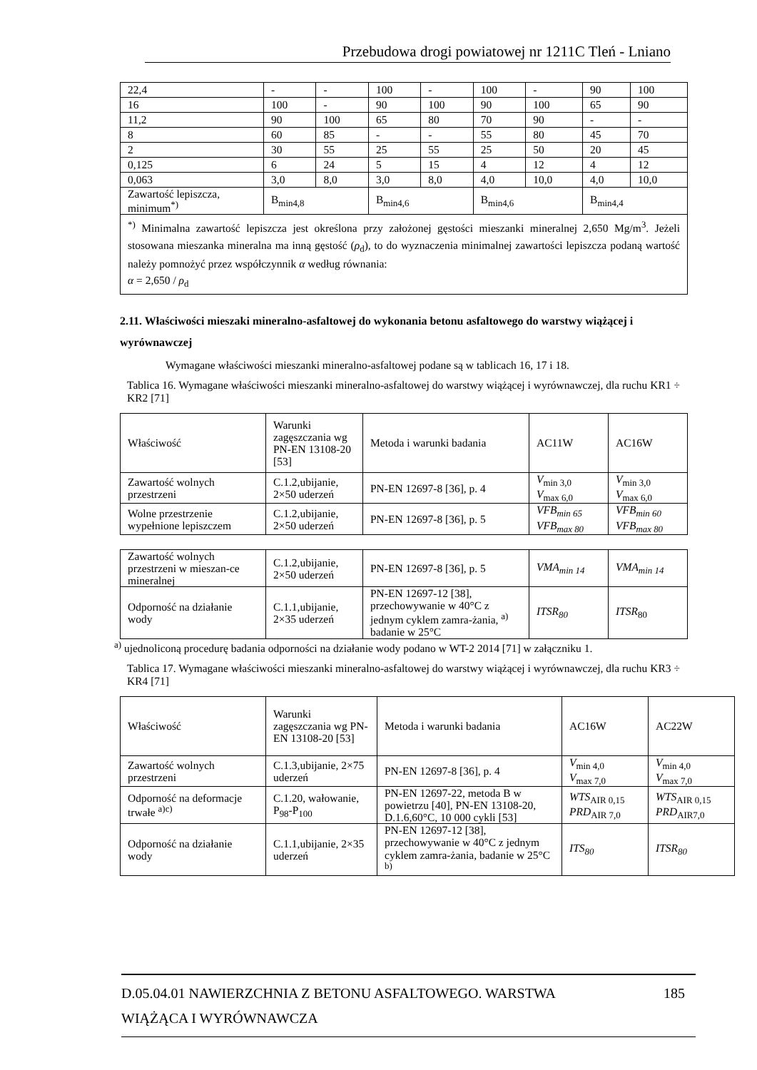Przebudowa drogi powiatowej nr 1211C Tleń - Lniano
| 22,4 | - | - | 100 | - | 100 | - | 90 | 100 |
| 16 | 100 | - | 90 | 100 | 90 | 100 | 65 | 90 |
| 11,2 | 90 | 100 | 65 | 80 | 70 | 90 | - | - |
| 8 | 60 | 85 | - | - | 55 | 80 | 45 | 70 |
| 2 | 30 | 55 | 25 | 55 | 25 | 50 | 20 | 45 |
| 0,125 | 6 | 24 | 5 | 15 | 4 | 12 | 4 | 12 |
| 0,063 | 3,0 | 8,0 | 3,0 | 8,0 | 4,0 | 10,0 | 4,0 | 10,0 |
| Zawartość lepiszcza, minimum<sup>*)</sup> | B<sub>min4,8</sub> | | B<sub>min4,6</sub> | | B<sub>min4,6</sub> | | B<sub>min4,4</sub> | |
| <sup>*)</sup> Minimalna zawartość lepiszcza jest określona przy założonej gęstości mieszanki mineralnej 2,650 Mg/m<sup>3</sup>. Jeżeli stosowana mieszanka mineralna ma inną gęstość ( ρ<sub>d</sub>), to do wyznaczenia minimalnej zawartości lepiszcza podaną wartość należy pomnożyć przez współczynnik α według równania: α = 2,650 / ρ<sub>d</sub> | | | | | | | | |
2.11. Właściwości mieszaki mineralno-asfaltowej do wykonania betonu asfaltowego do warstwy wiążącej i wyrównawczej
Wymagane właściwości mieszanki mineralno-asfaltowej podane są w tablicach 16, 17 i 18.
Tablica 16. Wymagane właściwości mieszanki mineralno-asfaltowej do warstwy wiążącej i wyrównawczej, dla ruchu KR1 ÷ KR2 [71]
| Właściwość | Warunki zagęszczania wg PN-EN 13108-20 [53] | Metoda i warunki badania | AC11W | AC16W |
| --- | --- | --- | --- | --- |
| Zawartość wolnych przestrzeni | C.1.2,ubijanie, 2×50 uderzeń | PN-EN 12697-8 [36], p. 4 | V<sub>min 3,0</sub> V<sub>max 6,0</sub> | V<sub>min 3,0</sub> V<sub>max 6,0</sub> |
| Wolne przestrzenie wypełnione lepiszczem | C.1.2,ubijanie, 2×50 uderzeń | PN-EN 12697-8 [36], p. 5 | VFB<sub>min 65</sub> VFB<sub>max 80</sub> | VFB<sub>min 60</sub> VFB<sub>max 80</sub> |
| Zawartość wolnych przestrzeni w mieszan-ce mineralnej | C.1.2,ubijanie, 2×50 uderzeń | PN-EN 12697-8 [36], p. 5 | VMA<sub>min 14</sub> | VMA<sub>min 14</sub> |
| Odporność na działanie wody | C.1.1,ubijanie, 2×35 uderzeń | PN-EN 12697-12 [38], przechowywanie w 40°C z jednym cyklem zamra-żania, <sup>a)</sup> badanie w 25°C | ITSR<sub>80</sub> | ITSR<sub>80</sub> |
<sup>a)</sup> ujednoliconą procedurę badania odporności na działanie wody podano w WT-2 2014 [71] w załączniku 1.
Tablica 17. Wymagane właściwości mieszanki mineralno-asfaltowej do warstwy wiążącej i wyrównawczej, dla ruchu KR3 ÷ KR4 [71]
| Właściwość | Warunki zagęszczania wg PN-EN 13108-20 [53] | Metoda i warunki badania | AC16W | AC22W |
| --- | --- | --- | --- | --- |
| Zawartość wolnych przestrzeni | C.1.3,ubijanie, 2×75 uderzeń | PN-EN 12697-8 [36], p. 4 | V<sub>min 4,0</sub> V<sub>max 7,0</sub> | V<sub>min 4,0</sub> V<sub>max 7,0</sub> |
| Odporność na deformacje trwałe <sup>a)c)</sup> | C.1.20, wałowanie, P<sub>98</sub>-P<sub>100</sub> | PN-EN 12697-22, metoda B w powietrzu [40], PN-EN 13108-20, D.1.6,60°C, 10 000 cykli [53] | WTS<sub>AIR 0,15</sub> PRD<sub>AIR 7,0</sub> | WTS<sub>AIR 0,15</sub> PRD<sub>AIR7,0</sub> |
| Odporność na działanie wody | C.1.1,ubijanie, 2×35 uderzeń | PN-EN 12697-12 [38], przechowywanie w 40°C z jednym cyklem zamra-żania, badanie w 25°C <sup>b)</sup> | ITS<sub>80</sub> | ITSR<sub>80</sub> |
D.05.04.01 NAWIERZCHNIA Z BETONU ASFALTOWEGO. WARSTWA 185
WIĄŻĄCA I WYRÓWNAWCZA